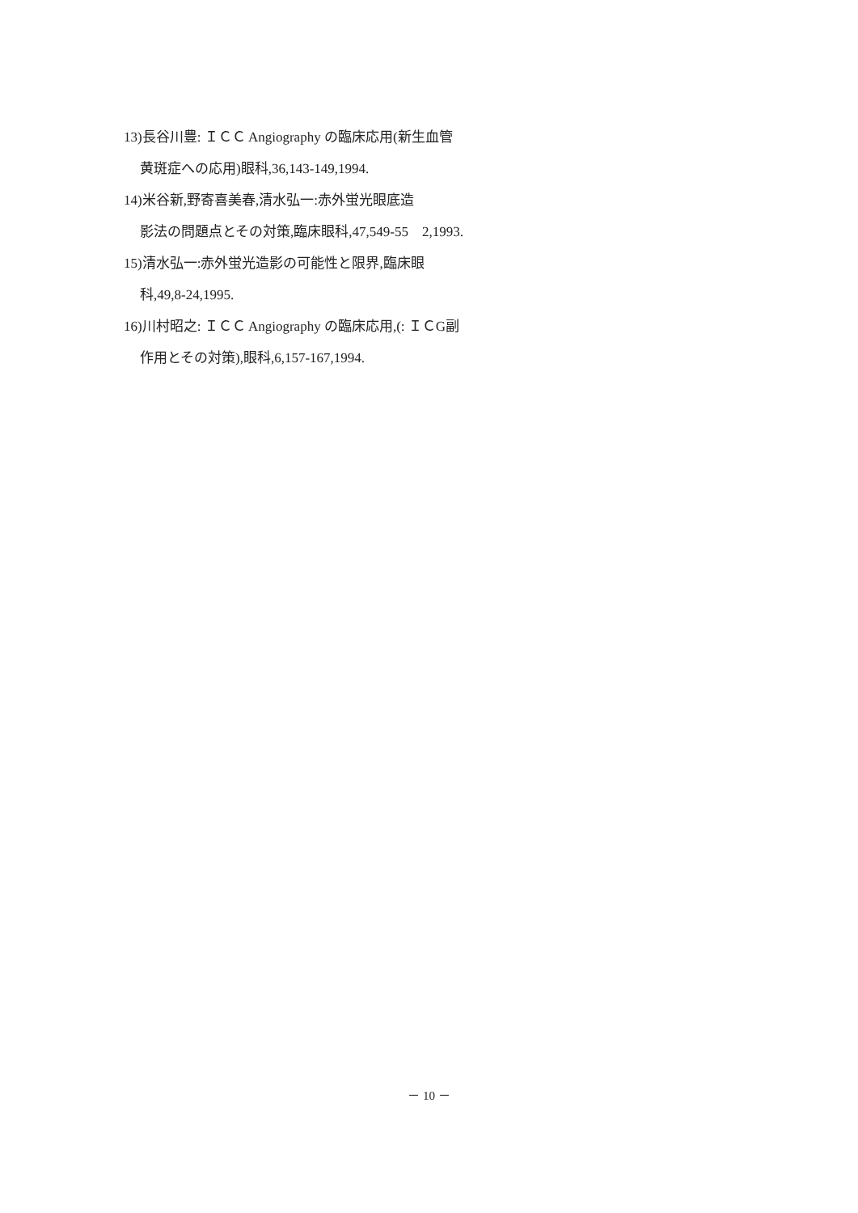13)長谷川豊: ＩＣＣ Angiography の臨床応用(新生血管
黄斑症への応用)眼科,36,143-149,1994.
14)米谷新,野寄喜美春,清水弘一:赤外蛍光眼底造
影法の問題点とその対策,臨床眼科,47,549-55　2,1993.
15)清水弘一:赤外蛍光造影の可能性と限界,臨床眼
科,49,8-24,1995.
16)川村昭之: ＩＣＣ Angiography の臨床応用,(: ＩＣG副
作用とその対策),眼科,6,157-167,1994.
－ 10 －